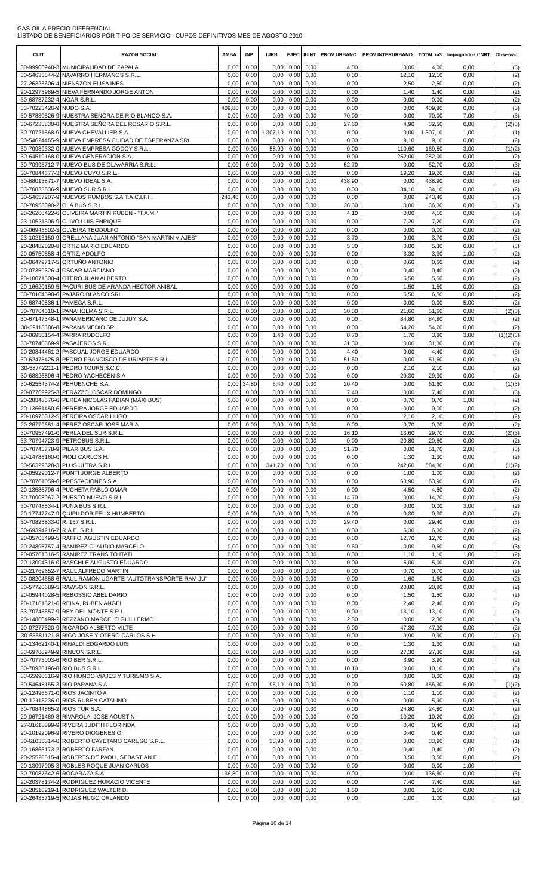GAS OIL A PRECIO DIFERENCIAL
LISTADO DE BENEFICIARIOS POR TIPO DE SERVICIO - CUPOS DEFINITIVOS MES DE AGOSTO 2010
| CUIT | RAZON SOCIAL | AMBA | INP | IURB | EJEC | IUINT | PROV URBANO | PROV INTERURBANO | TOTAL m3 | Impugnados CNRT | Observac. |
| --- | --- | --- | --- | --- | --- | --- | --- | --- | --- | --- | --- |
| 30-99906948-3 | MUNICIPALIDAD DE ZAPALA | 0,00 | 0,00 | 0,00 | 0,00 | 0,00 | 4,00 | 0,00 | 4,00 | 0,00 | (3) |
| 30-54635544-2 | NAVARRO HERMANOS S.R.L. | 0,00 | 0,00 | 0,00 | 0,00 | 0,00 | 0,00 | 12,10 | 12,10 | 0,00 | (2) |
| 27-26325606-4 | NIENSZON ELISA INES | 0,00 | 0,00 | 0,00 | 0,00 | 0,00 | 0,00 | 2,50 | 2,50 | 0,00 | (2) |
| 20-12973989-5 | NIEVA FERNANDO JORGE ANTON | 0,00 | 0,00 | 0,00 | 0,00 | 0,00 | 0,00 | 1,40 | 1,40 | 0,00 | (2) |
| 30-68737232-4 | NOAR S.R.L. | 0,00 | 0,00 | 0,00 | 0,00 | 0,00 | 0,00 | 0,00 | 0,00 | 4,00 | (2) |
| 33-70223426-9 | NUDO S.A. | 409,80 | 0,00 | 0,00 | 0,00 | 0,00 | 0,00 | 0,00 | 409,80 | 0,00 | (3) |
| 30-57830526-9 | NUESTRA SEÑORA DE RIO BLANCO S.A. | 0,00 | 0,00 | 0,00 | 0,00 | 0,00 | 70,00 | 0,00 | 70,00 | 7,00 | (3) |
| 30-67233830-8 | NUESTRA SEÑORA DEL ROSARIO S.R.L. | 0,00 | 0,00 | 0,00 | 0,00 | 0,00 | 27,60 | 4,90 | 32,50 | 0,00 | (2)(3) |
| 30-70721568-9 | NUEVA CHEVALLIER S.A. | 0,00 | 0,00 | 1.307,10 | 0,00 | 0,00 | 0,00 | 0,00 | 1.307,10 | 1,00 | (1) |
| 30-54624465-9 | NUEVA EMPRESA CIUDAD DE ESPERANZA SRL | 0,00 | 0,00 | 0,00 | 0,00 | 0,00 | 0,00 | 9,10 | 9,10 | 0,00 | (2) |
| 30-70939332-0 | NUEVA EMPRESA GODOY S.R.L. | 0,00 | 0,00 | 58,90 | 0,00 | 0,00 | 0,00 | 110,60 | 169,50 | 3,00 | (1)(2) |
| 30-64519168-0 | NUEVA GENERACION S.A. | 0,00 | 0,00 | 0,00 | 0,00 | 0,00 | 0,00 | 252,00 | 252,00 | 0,00 | (2) |
| 30-70995712-7 | NUEVO BUS DE OLAVARRIA S.R.L. | 0,00 | 0,00 | 0,00 | 0,00 | 0,00 | 52,70 | 0,00 | 52,70 | 0,00 | (3) |
| 30-70844677-3 | NUEVO CUYO S.R.L. | 0,00 | 0,00 | 0,00 | 0,00 | 0,00 | 0,00 | 19,20 | 19,20 | 0,00 | (2) |
| 30-68013871-7 | NUEVO IDEAL S.A. | 0,00 | 0,00 | 0,00 | 0,00 | 0,00 | 438,90 | 0,00 | 438,90 | 0,00 | (3) |
| 33-70833536-9 | NUEVO SUR S.R.L. | 0,00 | 0,00 | 0,00 | 0,00 | 0,00 | 0,00 | 34,10 | 34,10 | 0,00 | (2) |
| 30-54657207-9 | NUEVOS RUMBOS S.A.T.A.C.I.F.I. | 243,40 | 0,00 | 0,00 | 0,00 | 0,00 | 0,00 | 0,00 | 243,40 | 0,00 | (3) |
| 30-70958090-2 | OLA BUS S.R.L. | 0,00 | 0,00 | 0,00 | 0,00 | 0,00 | 36,30 | 0,00 | 36,30 | 0,00 | (3) |
| 20-26260422-6 | OLIVEIRA MARTIN RUBEN - "T.A.M." | 0,00 | 0,00 | 0,00 | 0,00 | 0,00 | 4,10 | 0,00 | 4,10 | 0,00 | (3) |
| 23-10521306-9 | OLIVO LUIS ENRIQUE | 0,00 | 0,00 | 0,00 | 0,00 | 0,00 | 0,00 | 7,20 | 7,20 | 0,00 | (2) |
| 20-06945602-3 | OLVEIRA TEODULFO | 0,00 | 0,00 | 0,00 | 0,00 | 0,00 | 0,00 | 0,00 | 0,00 | 0,00 | (2) |
| 23-10213150-9 | ORELLANA JUAN ANTONIO "SAN MARTIN VIAJES" | 0,00 | 0,00 | 0,00 | 0,00 | 0,00 | 3,70 | 0,00 | 3,70 | 0,00 | (3) |
| 20-28482020-8 | ORTIZ MARIO EDUARDO | 0,00 | 0,00 | 0,00 | 0,00 | 0,00 | 5,30 | 0,00 | 5,30 | 0,00 | (3) |
| 20-05750558-4 | ORTIZ, ADOLFO | 0,00 | 0,00 | 0,00 | 0,00 | 0,00 | 0,00 | 3,30 | 3,30 | 1,00 | (2) |
| 20-06479717-5 | ORTUÑO ANTONIO | 0,00 | 0,00 | 0,00 | 0,00 | 0,00 | 0,00 | 0,60 | 0,60 | 0,00 | (2) |
| 20-07359326-4 | OSCAR MARCIANO | 0,00 | 0,00 | 0,00 | 0,00 | 0,00 | 0,00 | 0,40 | 0,40 | 0,00 | (2) |
| 20-10071600-4 | OTERO JUAN ALBERTO | 0,00 | 0,00 | 0,00 | 0,00 | 0,00 | 0,00 | 5,50 | 5,50 | 0,00 | (2) |
| 20-16620159-5 | PACURI BUS DE ARANDA HECTOR ANIBAL | 0,00 | 0,00 | 0,00 | 0,00 | 0,00 | 0,00 | 1,50 | 1,50 | 0,00 | (2) |
| 30-70104598-6 | PAJARO BLANCO SRL | 0,00 | 0,00 | 0,00 | 0,00 | 0,00 | 0,00 | 6,50 | 6,50 | 0,00 | (2) |
| 30-68740836-1 | PAMEGA S.R.L. | 0,00 | 0,00 | 0,00 | 0,00 | 0,00 | 0,00 | 0,00 | 0,00 | 5,00 | (2) |
| 30-70764510-1 | PANAHOLMA S.R.L. | 0,00 | 0,00 | 0,00 | 0,00 | 0,00 | 30,00 | 21,60 | 51,60 | 0,00 | (2)(3) |
| 30-67147348-1 | PANAMERICANO DE JUJUY S.A. | 0,00 | 0,00 | 0,00 | 0,00 | 0,00 | 0,00 | 84,80 | 84,80 | 0,00 | (2) |
| 30-59113386-8 | PARANA MEDIO SRL | 0,00 | 0,00 | 0,00 | 0,00 | 0,00 | 0,00 | 54,20 | 54,20 | 0,00 | (2) |
| 20-06956154-4 | PARRA RODOLFO | 0,00 | 0,00 | 1,40 | 0,00 | 0,00 | 0,70 | 1,70 | 3,80 | 3,00 | (1)(2)(3) |
| 33-70740869-9 | PASAJEROS S.R.L. | 0,00 | 0,00 | 0,00 | 0,00 | 0,00 | 31,30 | 0,00 | 31,30 | 0,00 | (3) |
| 20-20844461-2 | PASCUAL JORGE EDUARDO | 0,00 | 0,00 | 0,00 | 0,00 | 0,00 | 4,40 | 0,00 | 4,40 | 0,00 | (3) |
| 30-62478425-8 | PEDRO FRANCISCO DE URIARTE S.R.L. | 0,00 | 0,00 | 0,00 | 0,00 | 0,00 | 51,60 | 0,00 | 51,60 | 0,00 | (3) |
| 30-58742211-1 | PEDRO TOURS S.C.C. | 0,00 | 0,00 | 0,00 | 0,00 | 0,00 | 0,00 | 2,10 | 2,10 | 0,00 | (2) |
| 30-68326896-4 | PEDRO YACHECEN S.A | 0,00 | 0,00 | 0,00 | 0,00 | 0,00 | 0,00 | 29,30 | 29,30 | 0,00 | (2) |
| 30-62554374-2 | PEHUENCHE S.A. | 0,00 | 34,80 | 6,40 | 0,00 | 0,00 | 20,40 | 0,00 | 61,60 | 0,00 | (1)(3) |
| 20-07769925-3 | PERAZZO, OSCAR DOMINGO | 0,00 | 0,00 | 0,00 | 0,00 | 0,00 | 7,40 | 0,00 | 7,40 | 0,00 | (3) |
| 20-28348576-6 | PEREA NICOLAS FABIAN (MAXI BUS) | 0,00 | 0,00 | 0,00 | 0,00 | 0,00 | 0,00 | 0,70 | 0,70 | 1,00 | (2) |
| 20-13561450-6 | PEREIRA JORGE EDUARDO | 0,00 | 0,00 | 0,00 | 0,00 | 0,00 | 0,00 | 0,00 | 0,00 | 1,00 | (2) |
| 20-10975812-5 | PEREIRA OSCAR HUGO | 0,00 | 0,00 | 0,00 | 0,00 | 0,00 | 0,00 | 2,10 | 2,10 | 0,00 | (2) |
| 20-26779651-4 | PEREZ OSCAR JOSE MARIA | 0,00 | 0,00 | 0,00 | 0,00 | 0,00 | 0,00 | 0,70 | 0,70 | 0,00 | (2) |
| 30-70957491-0 | PERLA DEL SUR S.R.L. | 0,00 | 0,00 | 0,00 | 0,00 | 0,00 | 16,10 | 13,60 | 29,70 | 0,00 | (2)(3) |
| 33-70794723-9 | PETROBUS S.R.L. | 0,00 | 0,00 | 0,00 | 0,00 | 0,00 | 0,00 | 20,80 | 20,80 | 0,00 | (2) |
| 30-70743778-9 | PILAR BUS S.A. | 0,00 | 0,00 | 0,00 | 0,00 | 0,00 | 51,70 | 0,00 | 51,70 | 2,00 | (3) |
| 20-14785160-0 | PIOLI CARLOS H. | 0,00 | 0,00 | 0,00 | 0,00 | 0,00 | 0,00 | 1,30 | 1,30 | 0,00 | (2) |
| 30-56329528-3 | PLUS ULTRA S.R.L. | 0,00 | 0,00 | 341,70 | 0,00 | 0,00 | 0,00 | 242,60 | 584,30 | 0,00 | (1)(2) |
| 20-05929012-7 | PONTI JORGE ALBERTO | 0,00 | 0,00 | 0,00 | 0,00 | 0,00 | 0,00 | 1,00 | 1,00 | 0,00 | (2) |
| 30-70761059-6 | PRESTACIONES S.A. | 0,00 | 0,00 | 0,00 | 0,00 | 0,00 | 0,00 | 63,90 | 63,90 | 0,00 | (2) |
| 20-13585796-4 | PUCHETA PABLO OMAR | 0,00 | 0,00 | 0,00 | 0,00 | 0,00 | 0,00 | 4,50 | 4,50 | 0,00 | (2) |
| 30-70908967-2 | PUESTO NUEVO S.R.L. | 0,00 | 0,00 | 0,00 | 0,00 | 0,00 | 14,70 | 0,00 | 14,70 | 0,00 | (3) |
| 30-70748534-1 | PUNA BUS S.R.L. | 0,00 | 0,00 | 0,00 | 0,00 | 0,00 | 0,00 | 0,00 | 0,00 | 3,00 | (2) |
| 20-17747747-9 | QUIPILDOR FELIX HUMBERTO | 0,00 | 0,00 | 0,00 | 0,00 | 0,00 | 0,00 | 0,30 | 0,30 | 0,00 | (2) |
| 30-70825833-0 | R. 157 S.R.L. | 0,00 | 0,00 | 0,00 | 0,00 | 0,00 | 29,40 | 0,00 | 29,40 | 0,00 | (3) |
| 30-69394216-7 | R.A.E. S.R.L. | 0,00 | 0,00 | 0,00 | 0,00 | 0,00 | 0,00 | 6,30 | 6,30 | 2,00 | (2) |
| 20-05706499-5 | RAFFO, AGUSTIN EDUARDO | 0,00 | 0,00 | 0,00 | 0,00 | 0,00 | 0,00 | 12,70 | 12,70 | 0,00 | (2) |
| 20-24895757-4 | RAMIREZ CLAUDIO MARCELO | 0,00 | 0,00 | 0,00 | 0,00 | 0,00 | 9,60 | 0,00 | 9,60 | 0,00 | (3) |
| 20-05761616-5 | RAMIREZ TRANSITO ITATI | 0,00 | 0,00 | 0,00 | 0,00 | 0,00 | 0,00 | 1,10 | 1,10 | 1,00 | (2) |
| 20-13004316-0 | RASCHLE AUGUSTO EDUARDO | 0,00 | 0,00 | 0,00 | 0,00 | 0,00 | 0,00 | 5,00 | 5,00 | 0,00 | (2) |
| 20-21769652-7 | RAUL ALFREDO MARTIN | 0,00 | 0,00 | 0,00 | 0,00 | 0,00 | 0,00 | 0,70 | 0,70 | 0,00 | (2) |
| 20-08204658-6 | RAUL RAMON UGARTE "AUTOTRANSPORTE RAM JU" | 0,00 | 0,00 | 0,00 | 0,00 | 0,00 | 0,00 | 1,60 | 1,60 | 0,00 | (2) |
| 30-57720689-5 | RAWSON S.R.L. | 0,00 | 0,00 | 0,00 | 0,00 | 0,00 | 0,00 | 20,80 | 20,80 | 0,00 | (2) |
| 20-05944028-5 | REBOSSIO ABEL DARIO | 0,00 | 0,00 | 0,00 | 0,00 | 0,00 | 0,00 | 1,50 | 1,50 | 0,00 | (2) |
| 20-17161821-6 | REINA, RUBEN ANGEL | 0,00 | 0,00 | 0,00 | 0,00 | 0,00 | 0,00 | 2,40 | 2,40 | 0,00 | (2) |
| 33-70743657-9 | REY DEL MONTE S.R.L. | 0,00 | 0,00 | 0,00 | 0,00 | 0,00 | 0,00 | 13,10 | 13,10 | 0,00 | (2) |
| 20-14860499-2 | REZZANO MARCELO GUILLERMO | 0,00 | 0,00 | 0,00 | 0,00 | 0,00 | 2,30 | 0,00 | 2,30 | 0,00 | (3) |
| 20-07277620-9 | RICARDO ALBERTO VILTE | 0,00 | 0,00 | 0,00 | 0,00 | 0,00 | 0,00 | 47,30 | 47,30 | 0,00 | (2) |
| 30-63681121-8 | RIGO JOSE Y OTERO CARLOS S.H | 0,00 | 0,00 | 0,00 | 0,00 | 0,00 | 0,00 | 9,90 | 9,90 | 0,00 | (2) |
| 20-13462140-1 | RINALDI EDGARDO LUIS | 0,00 | 0,00 | 0,00 | 0,00 | 0,00 | 0,00 | 1,30 | 1,30 | 0,00 | (2) |
| 33-69788949-9 | RINCON S.R.L. | 0,00 | 0,00 | 0,00 | 0,00 | 0,00 | 0,00 | 27,30 | 27,30 | 0,00 | (2) |
| 30-70773003-6 | RIO BER S.R.L. | 0,00 | 0,00 | 0,00 | 0,00 | 0,00 | 0,00 | 3,90 | 3,90 | 0,00 | (2) |
| 30-70936196-8 | RIO BUS S.R.L. | 0,00 | 0,00 | 0,00 | 0,00 | 0,00 | 10,10 | 0,00 | 10,10 | 0,00 | (3) |
| 33-65990616-9 | RIO HONDO VIAJES Y TURISMO S.A. | 0,00 | 0,00 | 0,00 | 0,00 | 0,00 | 0,00 | 0,00 | 0,00 | 0,00 | (1) |
| 30-54648155-3 | RIO PARANA S.A | 0,00 | 0,00 | 96,10 | 0,00 | 0,00 | 0,00 | 60,80 | 156,90 | 6,00 | (1)(2) |
| 20-12496671-0 | RIOS JACINTO A | 0,00 | 0,00 | 0,00 | 0,00 | 0,00 | 0,00 | 1,10 | 1,10 | 0,00 | (2) |
| 20-12118236-0 | RIOS RUBEN CATALINO | 0,00 | 0,00 | 0,00 | 0,00 | 0,00 | 5,90 | 0,00 | 5,90 | 0,00 | (3) |
| 30-70844865-2 | RIOS TUR S.A. | 0,00 | 0,00 | 0,00 | 0,00 | 0,00 | 0,00 | 24,80 | 24,80 | 0,00 | (2) |
| 20-06721489-8 | RIVAROLA, JOSE AGUSTIN | 0,00 | 0,00 | 0,00 | 0,00 | 0,00 | 0,00 | 10,20 | 10,20 | 0,00 | (2) |
| 27-31613899-9 | RIVERA JUDITH FLORINDA | 0,00 | 0,00 | 0,00 | 0,00 | 0,00 | 0,00 | 0,40 | 0,40 | 0,00 | (2) |
| 20-10192096-9 | RIVERO DIOGENES O | 0,00 | 0,00 | 0,00 | 0,00 | 0,00 | 0,00 | 0,40 | 0,40 | 0,00 | (2) |
| 30-61035814-0 | ROBERTO CAYETANO CARUSO S.R.L. | 0,00 | 0,00 | 33,90 | 0,00 | 0,00 | 0,00 | 0,00 | 33,90 | 0,00 | (1) |
| 20-16863173-2 | ROBERTO FARFAN | 0,00 | 0,00 | 0,00 | 0,00 | 0,00 | 0,00 | 0,40 | 0,40 | 1,00 | (2) |
| 20-25528615-4 | ROBERTS DE PAOLI, SEBASTIAN E. | 0,00 | 0,00 | 0,00 | 0,00 | 0,00 | 0,00 | 3,50 | 3,50 | 0,00 | (2) |
| 20-13097005-3 | ROBLES ROQUE JUAN CARLOS | 0,00 | 0,00 | 0,00 | 0,00 | 0,00 | 0,00 | 0,00 | 0,00 | 1,00 | |
| 30-70087642-6 | ROCARAZA S.A. | 136,80 | 0,00 | 0,00 | 0,00 | 0,00 | 0,00 | 0,00 | 136,80 | 0,00 | (3) |
| 20-20378174-2 | RODRIGUEZ HORACIO VICENTE | 0,00 | 0,00 | 0,00 | 0,00 | 0,00 | 0,00 | 7,40 | 7,40 | 0,00 | (2) |
| 20-28518219-1 | RODRIGUEZ WALTER D. | 0,00 | 0,00 | 0,00 | 0,00 | 0,00 | 1,50 | 0,00 | 1,50 | 0,00 | (3) |
| 20-26433719-5 | ROJAS HUGO ORLANDO | 0,00 | 0,00 | 0,00 | 0,00 | 0,00 | 0,00 | 1,00 | 1,00 | 0,00 | (2) |
Página 10 de 14